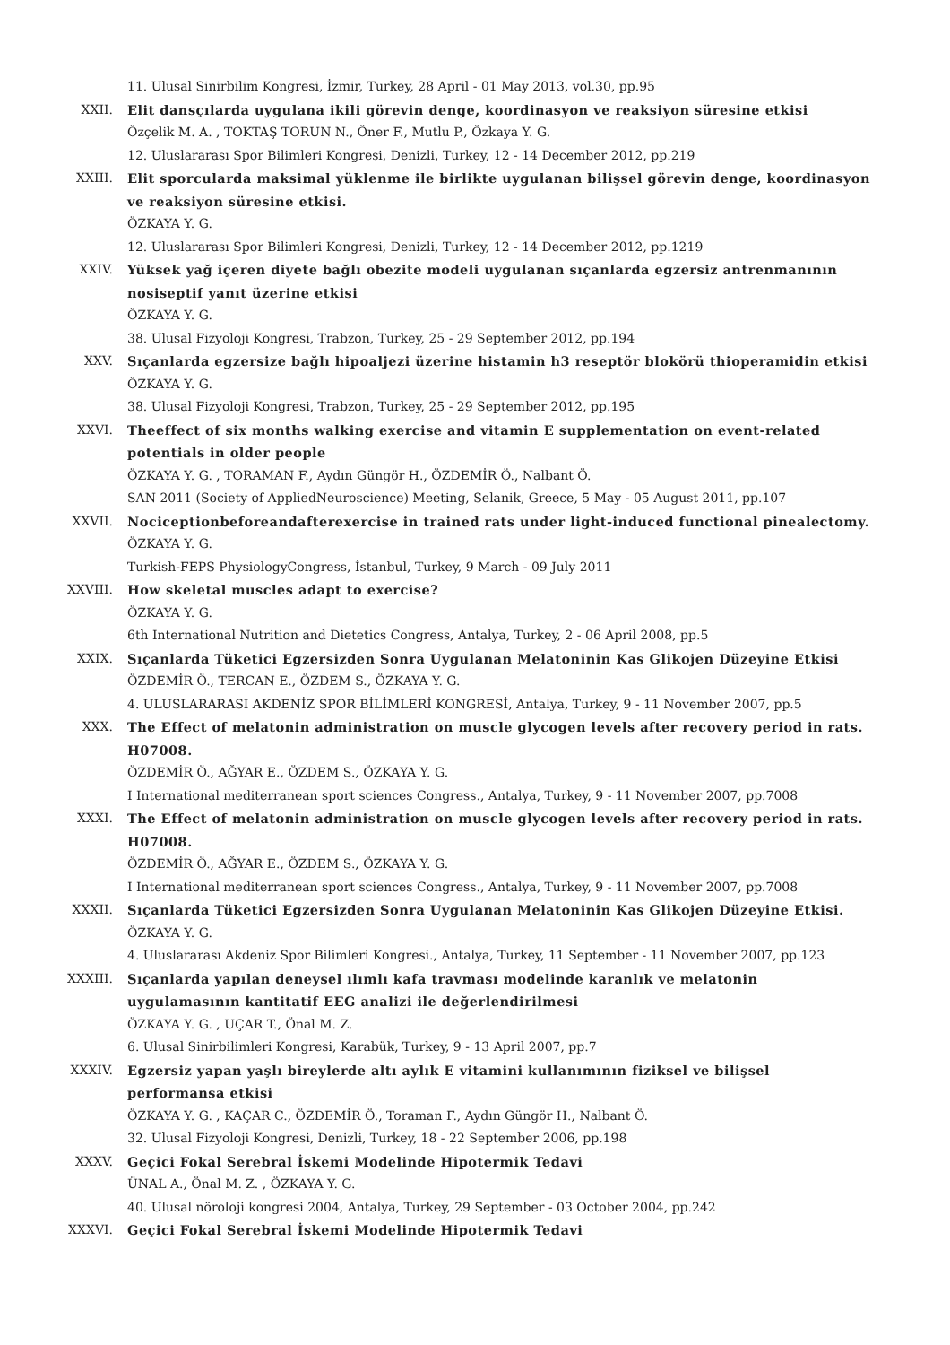11. Ulusal Sinirbilim Kongresi, İzmir, Turkey, 28 April - 01 May 2013, vol.30, pp.95
XXII. Elit dansçılarda uygulana ikili görevin denge, koordinasyon ve reaksiyon süresine etkisi
Özçelik M. A. , TOKTAŞ TORUN N., Öner F., Mutlu P., Özkaya Y. G.
12. Uluslararası Spor Bilimleri Kongresi, Denizli, Turkey, 12 - 14 December 2012, pp.219
XXIII. Elit sporcularda maksimal yüklenme ile birlikte uygulanan bilişsel görevin denge, koordinasyon ve reaksiyon süresine etkisi.
ÖZKAYA Y. G.
12. Uluslararası Spor Bilimleri Kongresi, Denizli, Turkey, 12 - 14 December 2012, pp.1219
XXIV. Yüksek yağ içeren diyete bağlı obezite modeli uygulanan sıçanlarda egzersiz antrenmanının nosiseptif yanıt üzerine etkisi
ÖZKAYA Y. G.
38. Ulusal Fizyoloji Kongresi, Trabzon, Turkey, 25 - 29 September 2012, pp.194
XXV. Sıçanlarda egzersize bağlı hipoaljezi üzerine histamin h3 reseptör blokörü thioperamidin etkisi
ÖZKAYA Y. G.
38. Ulusal Fizyoloji Kongresi, Trabzon, Turkey, 25 - 29 September 2012, pp.195
XXVI. Theeffect of six months walking exercise and vitamin E supplementation on event-related potentials in older people
ÖZKAYA Y. G. , TORAMAN F., Aydın Güngör H., ÖZDEMİR Ö., Nalbant Ö.
SAN 2011 (Society of AppliedNeuroscience) Meeting, Selanik, Greece, 5 May - 05 August 2011, pp.107
XXVII. Nociceptionbeforeandafterexercise in trained rats under light-induced functional pinealectomy.
ÖZKAYA Y. G.
Turkish-FEPS PhysiologyCongress, İstanbul, Turkey, 9 March - 09 July 2011
XXVIII. How skeletal muscles adapt to exercise?
ÖZKAYA Y. G.
6th International Nutrition and Dietetics Congress, Antalya, Turkey, 2 - 06 April 2008, pp.5
XXIX. Sıçanlarda Tüketici Egzersizden Sonra Uygulanan Melatoninin Kas Glikojen Düzeyine Etkisi
ÖZDEMİR Ö., TERCAN E., ÖZDEM S., ÖZKAYA Y. G.
4. ULUSLARARASI AKDENİZ SPOR BİLİMLERİ KONGRESİ, Antalya, Turkey, 9 - 11 November 2007, pp.5
XXX. The Effect of melatonin administration on muscle glycogen levels after recovery period in rats. H07008.
ÖZDEMİR Ö., AĞYAR E., ÖZDEM S., ÖZKAYA Y. G.
I International mediterranean sport sciences Congress., Antalya, Turkey, 9 - 11 November 2007, pp.7008
XXXI. The Effect of melatonin administration on muscle glycogen levels after recovery period in rats. H07008.
ÖZDEMİR Ö., AĞYAR E., ÖZDEM S., ÖZKAYA Y. G.
I International mediterranean sport sciences Congress., Antalya, Turkey, 9 - 11 November 2007, pp.7008
XXXII. Sıçanlarda Tüketici Egzersizden Sonra Uygulanan Melatoninin Kas Glikojen Düzeyine Etkisi.
ÖZKAYA Y. G.
4. Uluslararası Akdeniz Spor Bilimleri Kongresi., Antalya, Turkey, 11 September - 11 November 2007, pp.123
XXXIII. Sıçanlarda yapılan deneysel ılımlı kafa travması modelinde karanlık ve melatonin uygulamasının kantitatif EEG analizi ile değerlendirilmesi
ÖZKAYA Y. G. , UÇAR T., Önal M. Z.
6. Ulusal Sinirbilimleri Kongresi, Karabük, Turkey, 9 - 13 April 2007, pp.7
XXXIV. Egzersiz yapan yaşlı bireylerde altı aylık E vitamini kullanımının fiziksel ve bilişsel performansa etkisi
ÖZKAYA Y. G. , KAÇAR C., ÖZDEMİR Ö., Toraman F., Aydın Güngör H., Nalbant Ö.
32. Ulusal Fizyoloji Kongresi, Denizli, Turkey, 18 - 22 September 2006, pp.198
XXXV. Geçici Fokal Serebral İskemi Modelinde Hipotermik Tedavi
ÜNAL A., Önal M. Z. , ÖZKAYA Y. G.
40. Ulusal nöroloji kongresi 2004, Antalya, Turkey, 29 September - 03 October 2004, pp.242
XXXVI. Geçici Fokal Serebral İskemi Modelinde Hipotermik Tedavi